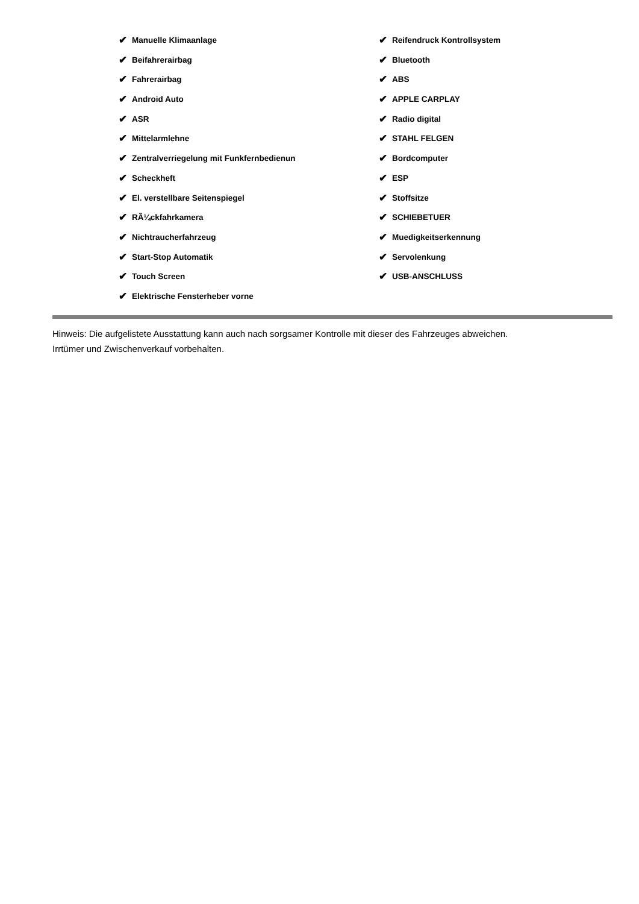✔ Manuelle Klimaanlage
✔ Beifahrerairbag
✔ Fahrerairbag
✔ Android Auto
✔ ASR
✔ Mittelarmlehne
✔ Zentralverriegelung mit Funkfernbedienun
✔ Scheckheft
✔ El. verstellbare Seitenspiegel
✔ RÃ¼ckfahrkamera
✔ Nichtraucherfahrzeug
✔ Start-Stop Automatik
✔ Touch Screen
✔ Elektrische Fensterheber vorne
✔ Reifendruck Kontrollsystem
✔ Bluetooth
✔ ABS
✔ APPLE CARPLAY
✔ Radio digital
✔ STAHL FELGEN
✔ Bordcomputer
✔ ESP
✔ Stoffsitze
✔ SCHIEBETUER
✔ Muedigkeitserkennung
✔ Servolenkung
✔ USB-ANSCHLUSS
Hinweis: Die aufgelistete Ausstattung kann auch nach sorgsamer Kontrolle mit dieser des Fahrzeuges abweichen. Irrtümer und Zwischenverkauf vorbehalten.